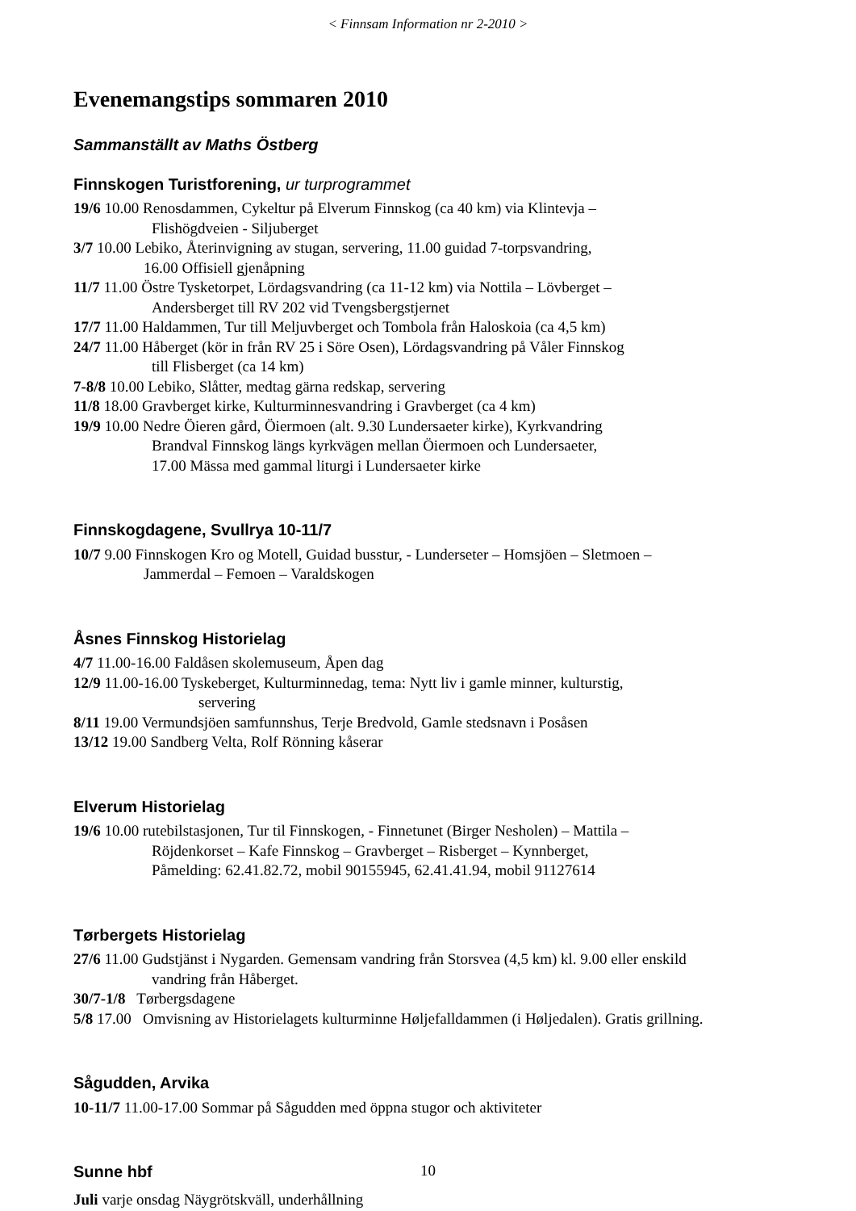< Finnsam Information nr 2-2010 >
Evenemangstips sommaren 2010
Sammanställt av Maths Östberg
Finnskogen Turistforening, ur turprogrammet
19/6 10.00 Renosdammen, Cykeltur på Elverum Finnskog (ca 40 km) via Klintevja –
Flishögdveien - Siljuberget
3/7 10.00 Lebiko, Återinvigning av stugan, servering, 11.00 guidad 7-torpsvandring,
16.00 Offisiell gjenåpning
11/7 11.00 Östre Tysketorpet, Lördagsvandring (ca 11-12 km) via Nottila – Lövberget –
Andersberget till RV 202 vid Tvengsbergstjernet
17/7 11.00 Haldammen, Tur till Meljuvberget och Tombola från Haloskoia (ca 4,5 km)
24/7 11.00 Håberget (kör in från RV 25 i Söre Osen), Lördagsvandring på Våler Finnskog
till Flisberget (ca 14 km)
7-8/8 10.00 Lebiko, Slåtter, medtag gärna redskap, servering
11/8 18.00 Gravberget kirke, Kulturminnesvandring i Gravberget (ca 4 km)
19/9 10.00 Nedre Öieren gård, Öiermoen (alt. 9.30 Lundersaeter kirke), Kyrkvandring
Brandval Finnskog längs kyrkvägen mellan Öiermoen och Lundersaeter,
17.00 Mässa med gammal liturgi i Lundersaeter kirke
Finnskogdagene, Svullrya 10-11/7
10/7 9.00 Finnskogen Kro og Motell, Guidad busstur, - Lunderseter – Homsjöen – Sletmoen –
Jammerdal – Femoen – Varaldskogen
Åsnes Finnskog Historielag
4/7 11.00-16.00 Faldåsen skolemuseum, Åpen dag
12/9 11.00-16.00 Tyskeberget, Kulturminnedag, tema: Nytt liv i gamle minner, kulturstig,
servering
8/11 19.00 Vermundsjöen samfunnshus, Terje Bredvold, Gamle stedsnavn i Posåsen
13/12 19.00 Sandberg Velta, Rolf Rönning kåserar
Elverum Historielag
19/6 10.00 rutebilstasjonen, Tur til Finnskogen, - Finnetunet (Birger Nesholen) – Mattila –
Röjdenkorset – Kafe Finnskog – Gravberget – Risberget – Kynnberget,
Påmelding: 62.41.82.72, mobil 90155945, 62.41.41.94, mobil 91127614
Tørbergets Historielag
27/6 11.00 Gudstjänst i Nygarden. Gemensam vandring från Storsvea (4,5 km) kl. 9.00 eller enskild
vandring från Håberget.
30/7-1/8 Tørbergsdagene
5/8 17.00 Omvisning av Historielagets kulturminne Høljefalldammen (i Høljedalen). Gratis grillning.
Sågudden, Arvika
10-11/7 11.00-17.00 Sommar på Sågudden med öppna stugor och aktiviteter
Sunne hbf
Juli varje onsdag Näygrötskväll, underhållning
10